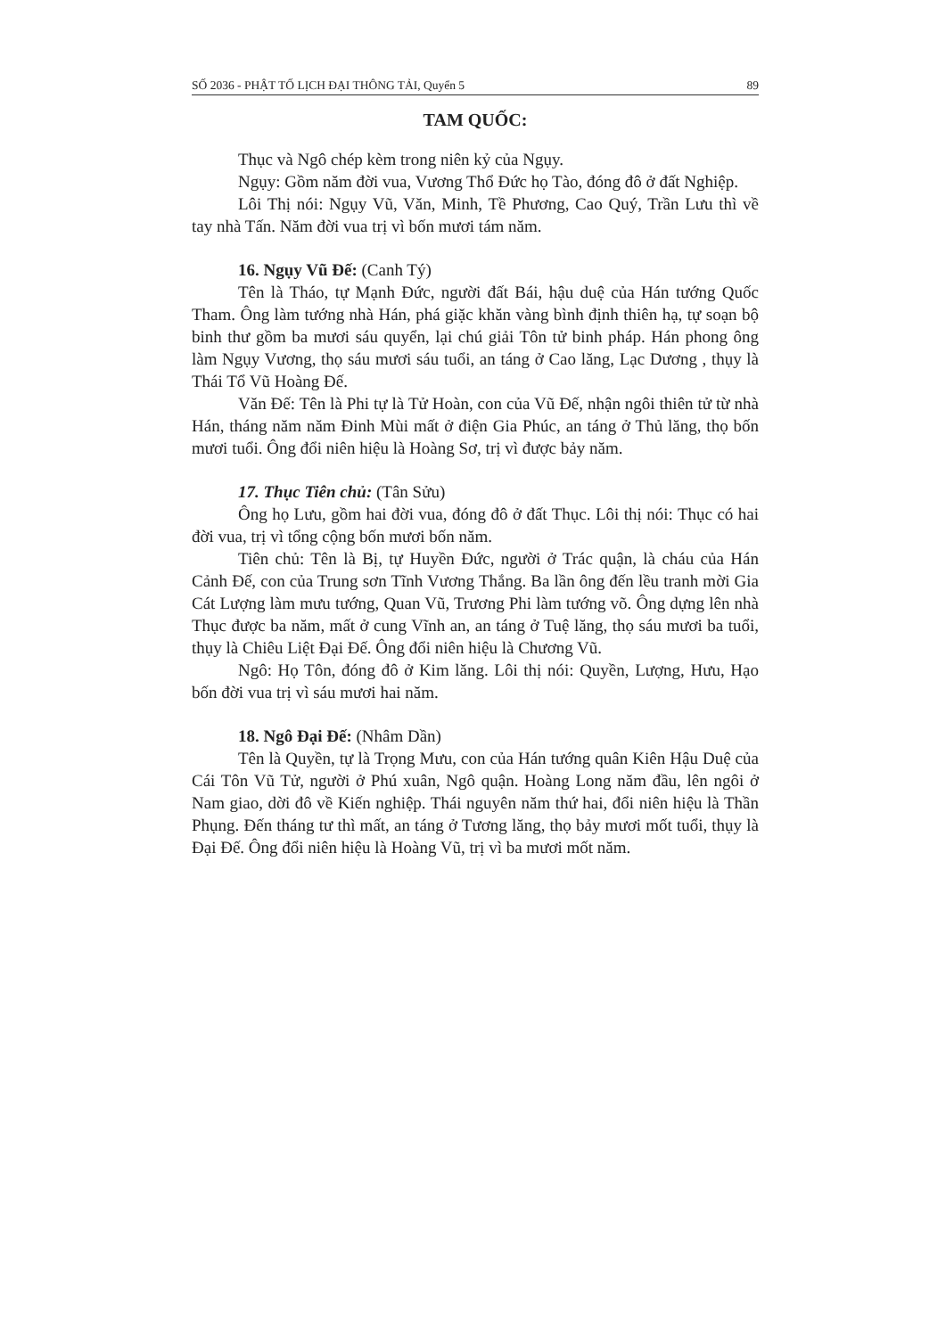SỐ 2036 - PHẬT TỐ LỊCH ĐẠI THÔNG TẢI, Quyển 5 89
TAM QUỐC:
Thục và Ngô chép kèm trong niên kỷ của Ngụy.
Ngụy: Gồm năm đời vua, Vương Thổ Đức họ Tào, đóng đô ở đất Nghiệp.
Lôi Thị nói: Ngụy Vũ, Văn, Minh, Tề Phương, Cao Quý, Trần Lưu thì về tay nhà Tấn. Năm đời vua trị vì bốn mươi tám năm.
16. Ngụy Vũ Đế: (Canh Tý)
Tên là Tháo, tự Mạnh Đức, người đất Bái, hậu duệ của Hán tướng Quốc Tham. Ông làm tướng nhà Hán, phá giặc khăn vàng bình định thiên hạ, tự soạn bộ binh thư gồm ba mươi sáu quyển, lại chú giải Tôn tử binh pháp. Hán phong ông làm Ngụy Vương, thọ sáu mươi sáu tuổi, an táng ở Cao lăng, Lạc Dương , thụy là Thái Tổ Vũ Hoàng Đế.
Văn Đế: Tên là Phi tự là Tử Hoàn, con của Vũ Đế, nhận ngôi thiên tử từ nhà Hán, tháng năm năm Đinh Mùi mất ở điện Gia Phúc, an táng ở Thủ lăng, thọ bốn mươi tuổi. Ông đổi niên hiệu là Hoàng Sơ, trị vì được bảy năm.
17. Thục Tiên chủ: (Tân Sửu)
Ông họ Lưu, gồm hai đời vua, đóng đô ở đất Thục. Lôi thị nói: Thục có hai đời vua, trị vì tổng cộng bốn mươi bốn năm.
Tiên chủ: Tên là Bị, tự Huyền Đức, người ở Trác quận, là cháu của Hán Cảnh Đế, con của Trung sơn Tĩnh Vương Thắng. Ba lần ông đến lều tranh mời Gia Cát Lượng làm mưu tướng, Quan Vũ, Trương Phi làm tướng võ. Ông dựng lên nhà Thục được ba năm, mất ở cung Vĩnh an, an táng ở Tuệ lăng, thọ sáu mươi ba tuổi, thụy là Chiêu Liệt Đại Đế. Ông đổi niên hiệu là Chương Vũ.
Ngô: Họ Tôn, đóng đô ở Kim lăng. Lôi thị nói: Quyền, Lượng, Hưu, Hạo bốn đời vua trị vì sáu mươi hai năm.
18. Ngô Đại Đế: (Nhâm Dần)
Tên là Quyền, tự là Trọng Mưu, con của Hán tướng quân Kiên Hậu Duệ của Cái Tôn Vũ Tử, người ở Phú xuân, Ngô quận. Hoàng Long năm đầu, lên ngôi ở Nam giao, dời đô về Kiến nghiệp. Thái nguyên năm thứ hai, đổi niên hiệu là Thần Phụng. Đến tháng tư thì mất, an táng ở Tương lăng, thọ bảy mươi mốt tuổi, thụy là Đại Đế. Ông đổi niên hiệu là Hoàng Vũ, trị vì ba mươi mốt năm.